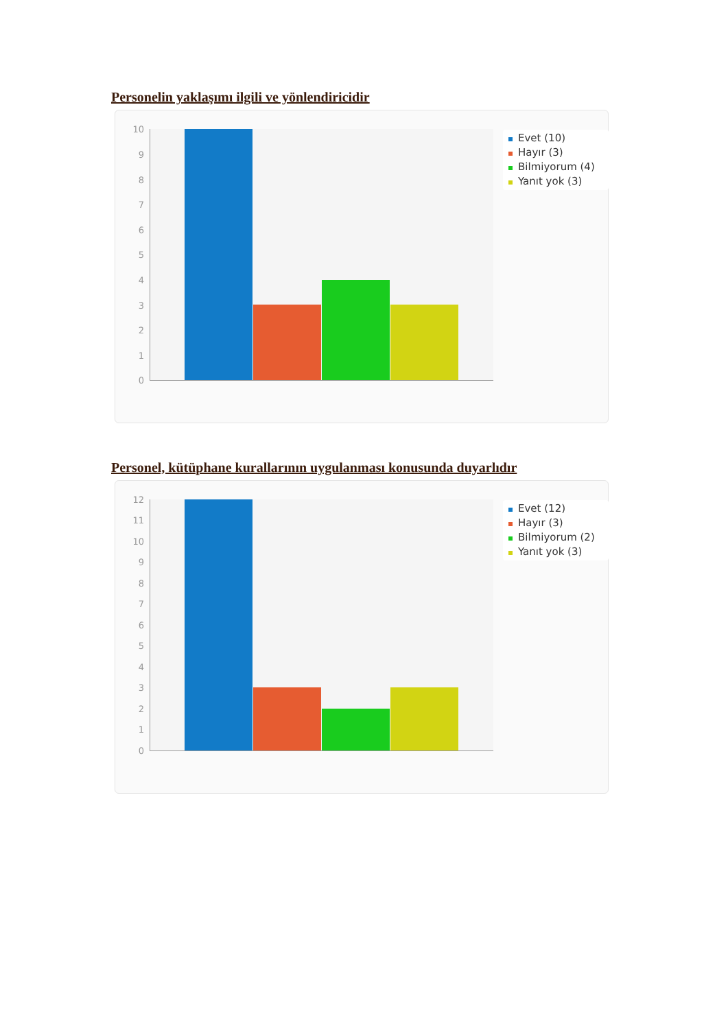Personelin yaklaşımı ilgili ve yönlendiricidir
10
9
8
7
6
5
4
3
2
1
0
Evet (10)
Hayır (3)
Bilmiyorum (4)
Yanıt yok (3)
Personel, kütüphane kurallarının uygulanması konusunda duyarlıdır
12
11
10
9
8
7
6
5
4
3
2
1
0
Evet (12)
Hayır (3)
Bilmiyorum (2)
Yanıt yok (3)